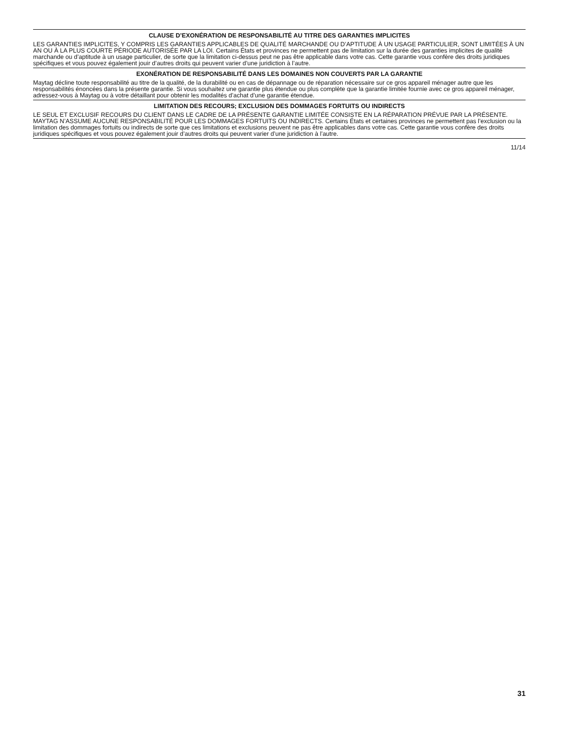CLAUSE D’EXONÉRATION DE RESPONSABILITÉ AU TITRE DES GARANTIES IMPLICITES
LES GARANTIES IMPLICITES, Y COMPRIS LES GARANTIES APPLICABLES DE QUALITÉ MARCHANDE OU D’APTITUDE À UN USAGE PARTICULIER, SONT LIMITÉES À UN AN OU À LA PLUS COURTE PÉRIODE AUTORISÉE PAR LA LOI. Certains États et provinces ne permettent pas de limitation sur la durée des garanties implicites de qualité marchande ou d’aptitude à un usage particulier, de sorte que la limitation ci-dessus peut ne pas être applicable dans votre cas. Cette garantie vous confère des droits juridiques spécifiques et vous pouvez également jouir d’autres droits qui peuvent varier d’une juridiction à l’autre.
EXONÉRATION DE RESPONSABILITÉ DANS LES DOMAINES NON COUVERTS PAR LA GARANTIE
Maytag décline toute responsabilité au titre de la qualité, de la durabilité ou en cas de dépannage ou de réparation nécessaire sur ce gros appareil ménager autre que les responsabilités énoncées dans la présente garantie. Si vous souhaitez une garantie plus étendue ou plus complète que la garantie limitée fournie avec ce gros appareil ménager, adressez-vous à Maytag ou à votre détaillant pour obtenir les modalités d’achat d’une garantie étendue.
LIMITATION DES RECOURS; EXCLUSION DES DOMMAGES FORTUITS OU INDIRECTS
LE SEUL ET EXCLUSIF RECOURS DU CLIENT DANS LE CADRE DE LA PRÉSENTE GARANTIE LIMITÉE CONSISTE EN LA RÉPARATION PRÉVUE PAR LA PRÉSENTE. MAYTAG N’ASSUME AUCUNE RESPONSABILITÉ POUR LES DOMMAGES FORTUITS OU INDIRECTS. Certains États et certaines provinces ne permettent pas l’exclusion ou la limitation des dommages fortuits ou indirects de sorte que ces limitations et exclusions peuvent ne pas être applicables dans votre cas. Cette garantie vous confère des droits juridiques spécifiques et vous pouvez également jouir d’autres droits qui peuvent varier d’une juridiction à l’autre.
11/14
31